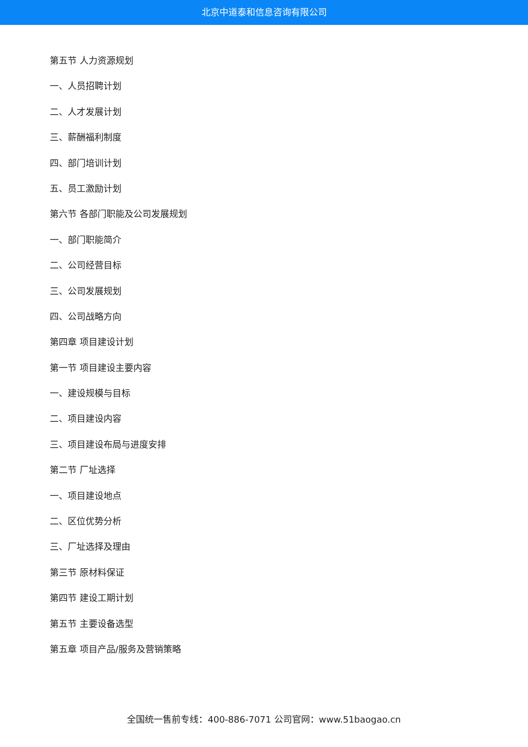北京中道泰和信息咨询有限公司
第五节 人力资源规划
一、人员招聘计划
二、人才发展计划
三、薪酬福利制度
四、部门培训计划
五、员工激励计划
第六节 各部门职能及公司发展规划
一、部门职能简介
二、公司经营目标
三、公司发展规划
四、公司战略方向
第四章 项目建设计划
第一节 项目建设主要内容
一、建设规模与目标
二、项目建设内容
三、项目建设布局与进度安排
第二节 厂址选择
一、项目建设地点
二、区位优势分析
三、厂址选择及理由
第三节 原材料保证
第四节 建设工期计划
第五节 主要设备选型
第五章 项目产品/服务及营销策略
全国统一售前专线：400-886-7071 公司官网：www.51baogao.cn